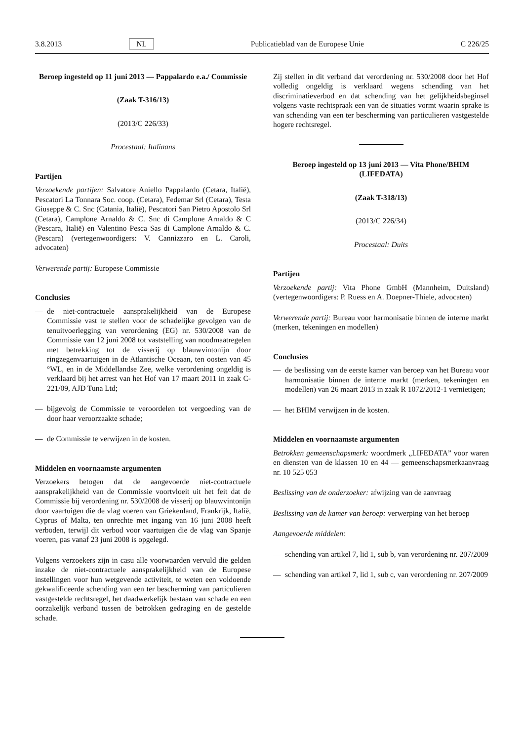3.8.2013 NL Publicatieblad van de Europese Unie C 226/25
Beroep ingesteld op 11 juni 2013 — Pappalardo e.a./ Commissie
(Zaak T-316/13)
(2013/C 226/33)
Procestaal: Italiaans
Partijen
Verzoekende partijen: Salvatore Aniello Pappalardo (Cetara, Italië), Pescatori La Tonnara Soc. coop. (Cetara), Fedemar Srl (Cetara), Testa Giuseppe & C. Snc (Catania, Italië), Pescatori San Pietro Apostolo Srl (Cetara), Camplone Arnaldo & C. Snc di Camplone Arnaldo & C (Pescara, Italië) en Valentino Pesca Sas di Camplone Arnaldo & C. (Pescara) (vertegenwoordigers: V. Cannizzaro en L. Caroli, advocaten)
Verwerende partij: Europese Commissie
Conclusies
— de niet-contractuele aansprakelijkheid van de Europese Commissie vast te stellen voor de schadelijke gevolgen van de tenuitvoerlegging van verordening (EG) nr. 530/2008 van de Commissie van 12 juni 2008 tot vaststelling van noodmaatregelen met betrekking tot de visserij op blauwvintonijn door ringzegenvaartuigen in de Atlantische Oceaan, ten oosten van 45 °WL, en in de Middellandse Zee, welke verordening ongeldig is verklaard bij het arrest van het Hof van 17 maart 2011 in zaak C-221/09, AJD Tuna Ltd;
— bijgevolg de Commissie te veroordelen tot vergoeding van de door haar veroorzaakte schade;
— de Commissie te verwijzen in de kosten.
Middelen en voornaamste argumenten
Verzoekers betogen dat de aangevoerde niet-contractuele aansprakelijkheid van de Commissie voortvloeit uit het feit dat de Commissie bij verordening nr. 530/2008 de visserij op blauwvintonijn door vaartuigen die de vlag voeren van Griekenland, Frankrijk, Italië, Cyprus of Malta, ten onrechte met ingang van 16 juni 2008 heeft verboden, terwijl dit verbod voor vaartuigen die de vlag van Spanje voeren, pas vanaf 23 juni 2008 is opgelegd.
Volgens verzoekers zijn in casu alle voorwaarden vervuld die gelden inzake de niet-contractuele aansprakelijkheid van de Europese instellingen voor hun wetgevende activiteit, te weten een voldoende gekwalificeerde schending van een ter bescherming van particulieren vastgestelde rechtsregel, het daadwerkelijk bestaan van schade en een oorzakelijk verband tussen de betrokken gedraging en de gestelde schade.
Zij stellen in dit verband dat verordening nr. 530/2008 door het Hof volledig ongeldig is verklaard wegens schending van het discriminatieverbod en dat schending van het gelijkheidsbeginsel volgens vaste rechtspraak een van de situaties vormt waarin sprake is van schending van een ter bescherming van particulieren vastgestelde hogere rechtsregel.
Beroep ingesteld op 13 juni 2013 — Vita Phone/BHIM (LIFEDATA)
(Zaak T-318/13)
(2013/C 226/34)
Procestaal: Duits
Partijen
Verzoekende partij: Vita Phone GmbH (Mannheim, Duitsland) (vertegenwoordigers: P. Ruess en A. Doepner-Thiele, advocaten)
Verwerende partij: Bureau voor harmonisatie binnen de interne markt (merken, tekeningen en modellen)
Conclusies
— de beslissing van de eerste kamer van beroep van het Bureau voor harmonisatie binnen de interne markt (merken, tekeningen en modellen) van 26 maart 2013 in zaak R 1072/2012-1 vernietigen;
— het BHIM verwijzen in de kosten.
Middelen en voornaamste argumenten
Betrokken gemeenschapsmerk: woordmerk „LIFEDATA” voor waren en diensten van de klassen 10 en 44 — gemeenschapsmerkaanvraag nr. 10 525 053
Beslissing van de onderzoeker: afwijzing van de aanvraag
Beslissing van de kamer van beroep: verwerping van het beroep
Aangevoerde middelen:
— schending van artikel 7, lid 1, sub b, van verordening nr. 207/2009
— schending van artikel 7, lid 1, sub c, van verordening nr. 207/2009